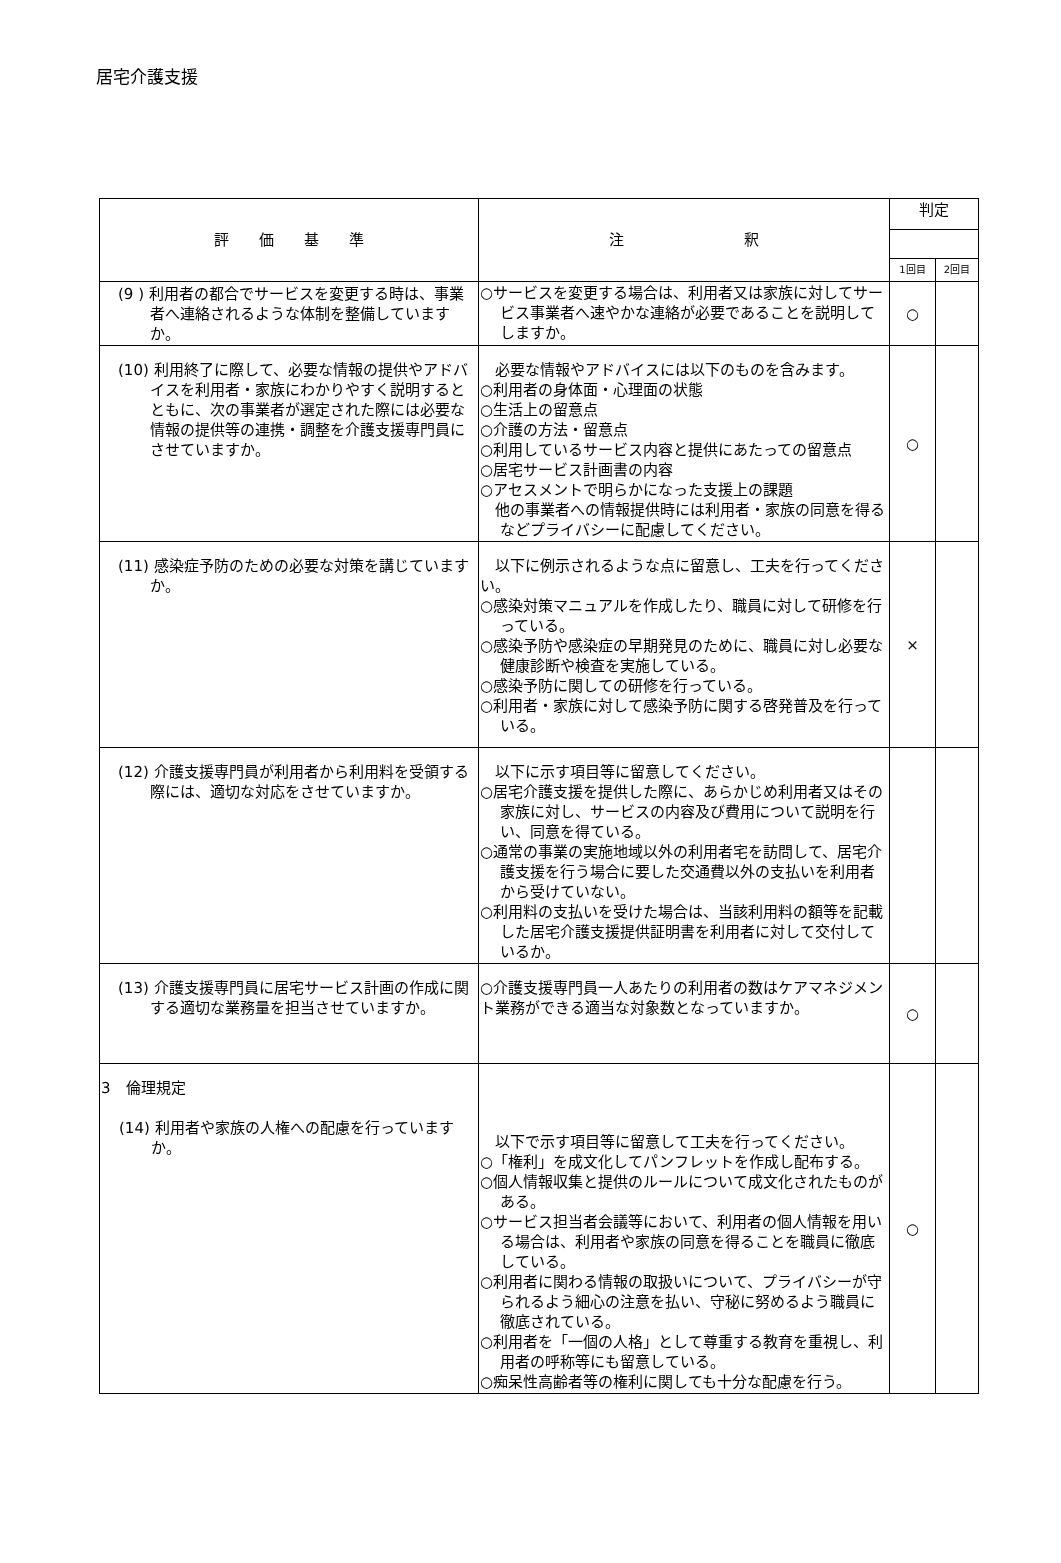居宅介護支援
| 評 価 基 準 | 注 釈 | 判定 | |
| --- | --- | --- | --- |
| | | 1回目 | 2回目 |
| (9 ) 利用者の都合でサービスを変更する時は、事業者へ連絡されるような体制を整備していますか。 | ○サービスを変更する場合は、利用者又は家族に対してサービス事業者へ速やかな連絡が必要であることを説明してしますか。 | ○ | |
| (10) 利用終了に際して、必要な情報の提供やアドバイスを利用者・家族にわかりやすく説明するとともに、次の事業者が選定された際には必要な情報の提供等の連携・調整を介護支援専門員にさせていますか。 | 必要な情報やアドバイスには以下のものを含みます。 ○利用者の身体面・心理面の状態 ○生活上の留意点 ○介護の方法・留意点 ○利用しているサービス内容と提供にあたっての留意点 ○居宅サービス計画書の内容 ○アセスメントで明らかになった支援上の課題 他の事業者への情報提供時には利用者・家族の同意を得るなどプライバシーに配慮してください。 | ○ | |
| (11) 感染症予防のための必要な対策を講じていますか。 | 以下に例示されるような点に留意し、工夫を行ってください。 ○感染対策マニュアルを作成したり、職員に対して研修を行っている。 ○感染予防や感染症の早期発見のために、職員に対し必要な健康診断や検査を実施している。 ○感染予防に関しての研修を行っている。 ○利用者・家族に対して感染予防に関する啓発普及を行っている。 | × | |
| (12) 介護支援専門員が利用者から利用料を受領する際には、適切な対応をさせていますか。 | 以下に示す項目等に留意してください。 ○居宅介護支援を提供した際に、あらかじめ利用者又はその家族に対し、サービスの内容及び費用について説明を行い、同意を得ている。 ○通常の事業の実施地域以外の利用者宅を訪問して、居宅介護支援を行う場合に要した交通費以外の支払いを利用者から受けていない。 ○利用料の支払いを受けた場合は、当該利用料の額等を記載した居宅介護支援提供証明書を利用者に対して交付しているか。 | | |
| (13) 介護支援専門員に居宅サービス計画の作成に関する適切な業務量を担当させていますか。 | ○介護支援専門員一人あたりの利用者の数はケアマネジメント業務ができる適当な対象数となっていますか。 | ○ | |
| 3 倫理規定 (14) 利用者や家族の人権への配慮を行っていますか。 | 以下で示す項目等に留意して工夫を行ってください。 ○「権利」を成文化してパンフレットを作成し配布する。 ○個人情報収集と提供のルールについて成文化されたものがある。 ○サービス担当者会議等において、利用者の個人情報を用いる場合は、利用者や家族の同意を得ることを職員に徹底している。 ○利用者に関わる情報の取扱いについて、プライバシーが守られるよう細心の注意を払い、守秘に努めるよう職員に徹底されている。 ○利用者を「一個の人格」として尊重する教育を重視し、利用者の呼称等にも留意している。 ○痴呆性高齢者等の権利に関しても十分な配慮を行う。 | ○ | |